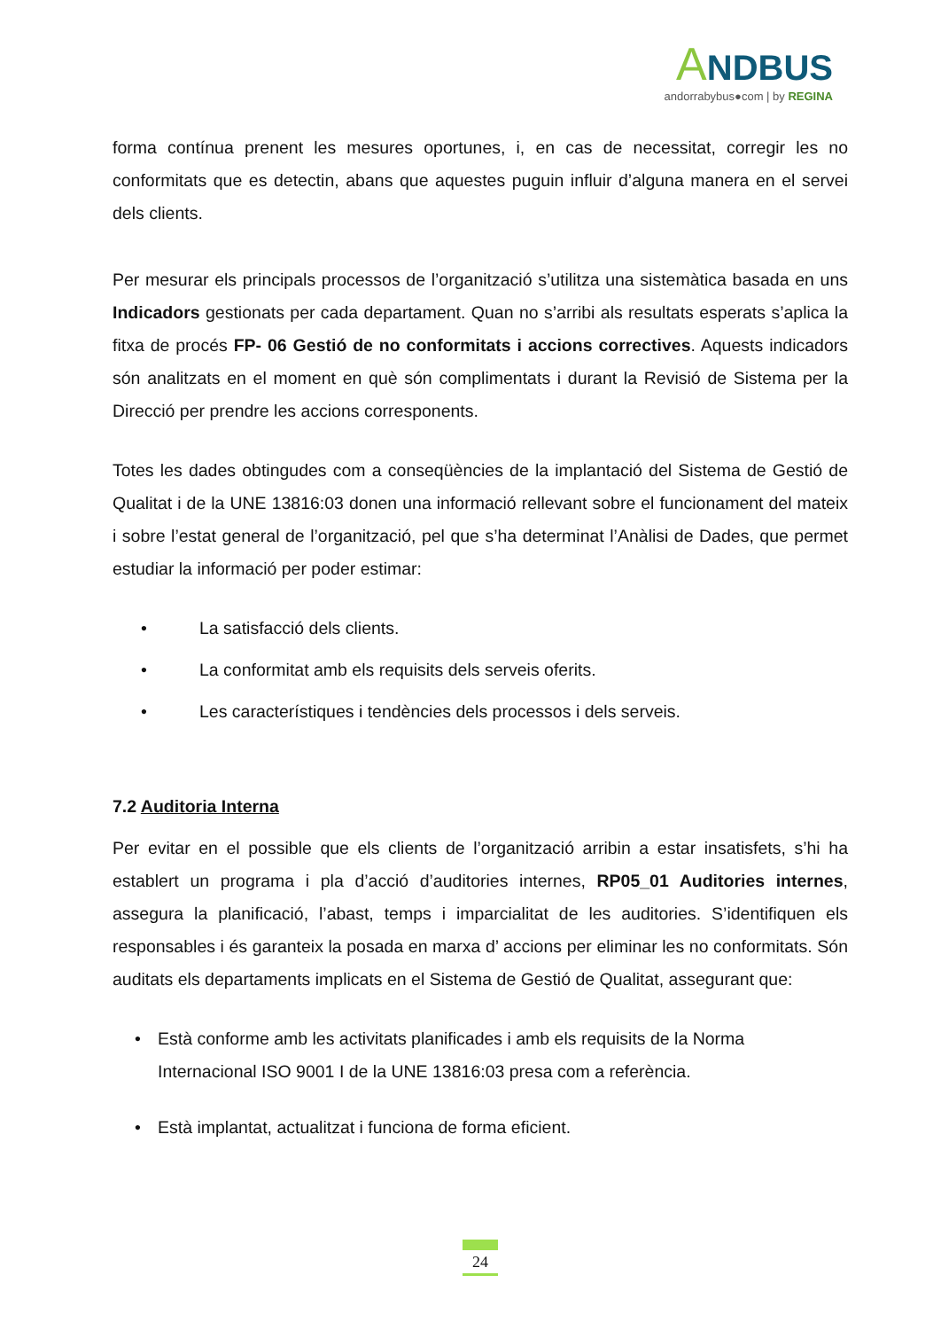ANDBUS
andorrabybus●com | by REGINA
forma contínua prenent les mesures oportunes, i, en cas de necessitat, corregir les no conformitats que es detectin, abans que aquestes puguin influir d’alguna manera en el servei dels clients.
Per mesurar els principals processos de l’organització s’utilitza una sistemàtica basada en uns Indicadors gestionats per cada departament. Quan no s’arribi als resultats esperats s’aplica la fitxa de procés FP- 06 Gestió de no conformitats i accions correctives. Aquests indicadors són analitzats en el moment en què són complimentats i durant la Revisió de Sistema per la Direcció per prendre les accions corresponents.
Totes les dades obtingudes com a conseqüències de la implantació del Sistema de Gestió de Qualitat i de la UNE 13816:03 donen una informació rellevant sobre el funcionament del mateix i sobre l’estat general de l’organització, pel que s’ha determinat l’Anàlisi de Dades, que permet estudiar la informació per poder estimar:
• La satisfacció dels clients.
• La conformitat amb els requisits dels serveis oferits.
• Les característiques i tendències dels processos i dels serveis.
7.2 Auditoria Interna
Per evitar en el possible que els clients de l’organització arribin a estar insatisfets, s’hi ha establert un programa i pla d’acció d’auditories internes, RP05_01 Auditories internes, assegura la planificació, l’abast, temps i imparcialitat de les auditories. S’identifiquen els responsables i és garanteix la posada en marxa d’ accions per eliminar les no conformitats. Són auditats els departaments implicats en el Sistema de Gestió de Qualitat, assegurant que:
• Està conforme amb les activitats planificades i amb els requisits de la Norma Internacional ISO 9001 I de la UNE 13816:03 presa com a referència.
• Està implantat, actualitzat i funciona de forma eficient.
24